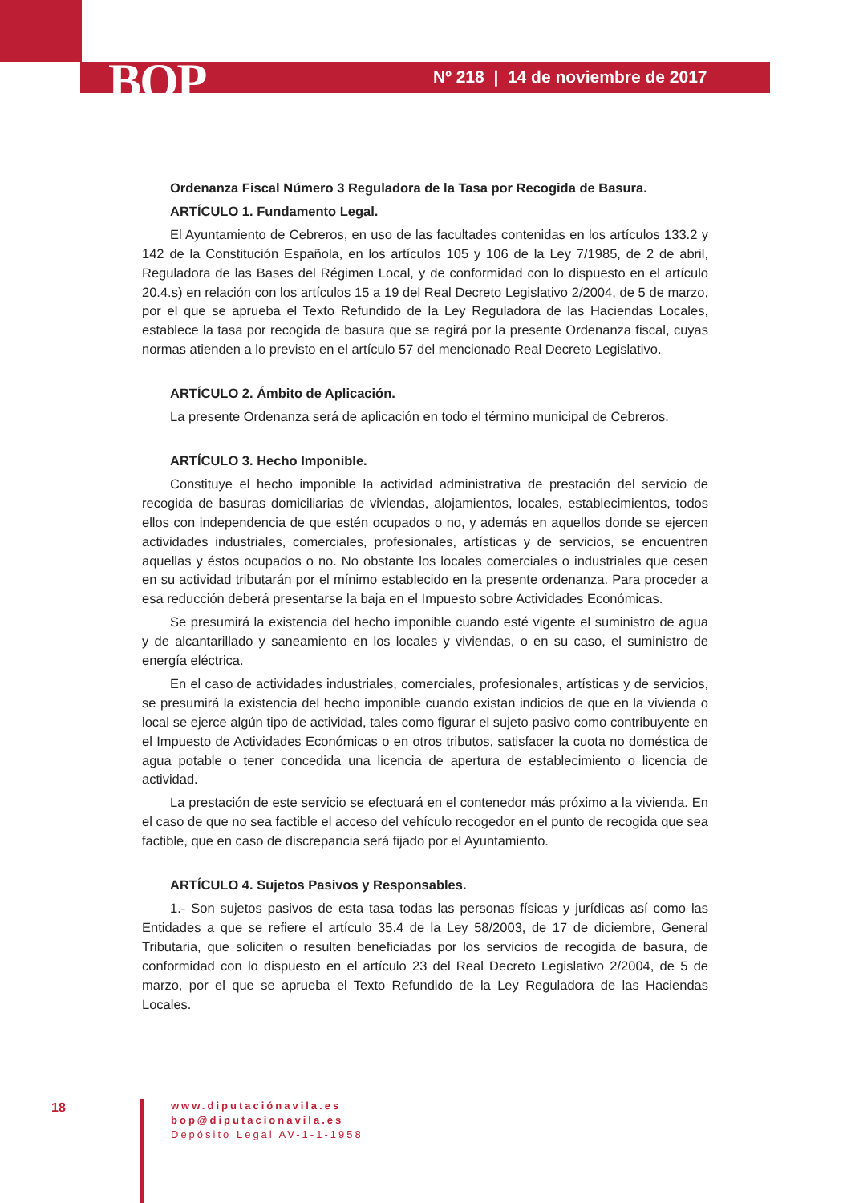BOP
Nº 218 | 14 de noviembre de 2017
Ordenanza Fiscal Número 3 Reguladora de la Tasa por Recogida de Basura.
ARTÍCULO 1. Fundamento Legal.
El Ayuntamiento de Cebreros, en uso de las facultades contenidas en los artículos 133.2 y 142 de la Constitución Española, en los artículos 105 y 106 de la Ley 7/1985, de 2 de abril, Reguladora de las Bases del Régimen Local, y de conformidad con lo dispuesto en el artículo 20.4.s) en relación con los artículos 15 a 19 del Real Decreto Legislativo 2/2004, de 5 de marzo, por el que se aprueba el Texto Refundido de la Ley Reguladora de las Haciendas Locales, establece la tasa por recogida de basura que se regirá por la presente Ordenanza fiscal, cuyas normas atienden a lo previsto en el artículo 57 del mencionado Real Decreto Legislativo.
ARTÍCULO 2. Ámbito de Aplicación.
La presente Ordenanza será de aplicación en todo el término municipal de Cebreros.
ARTÍCULO 3. Hecho Imponible.
Constituye el hecho imponible la actividad administrativa de prestación del servicio de recogida de basuras domiciliarias de viviendas, alojamientos, locales, establecimientos, todos ellos con independencia de que estén ocupados o no, y además en aquellos donde se ejercen actividades industriales, comerciales, profesionales, artísticas y de servicios, se encuentren aquellas y éstos ocupados o no. No obstante los locales comerciales o industriales que cesen en su actividad tributarán por el mínimo establecido en la presente ordenanza. Para proceder a esa reducción deberá presentarse la baja en el Impuesto sobre Actividades Económicas.
Se presumirá la existencia del hecho imponible cuando esté vigente el suministro de agua y de alcantarillado y saneamiento en los locales y viviendas, o en su caso, el suministro de energía eléctrica.
En el caso de actividades industriales, comerciales, profesionales, artísticas y de servicios, se presumirá la existencia del hecho imponible cuando existan indicios de que en la vivienda o local se ejerce algún tipo de actividad, tales como figurar el sujeto pasivo como contribuyente en el Impuesto de Actividades Económicas o en otros tributos, satisfacer la cuota no doméstica de agua potable o tener concedida una licencia de apertura de establecimiento o licencia de actividad.
La prestación de este servicio se efectuará en el contenedor más próximo a la vivienda. En el caso de que no sea factible el acceso del vehículo recogedor en el punto de recogida que sea factible, que en caso de discrepancia será fijado por el Ayuntamiento.
ARTÍCULO 4. Sujetos Pasivos y Responsables.
1.- Son sujetos pasivos de esta tasa todas las personas físicas y jurídicas así como las Entidades a que se refiere el artículo 35.4 de la Ley 58/2003, de 17 de diciembre, General Tributaria, que soliciten o resulten beneficiadas por los servicios de recogida de basura, de conformidad con lo dispuesto en el artículo 23 del Real Decreto Legislativo 2/2004, de 5 de marzo, por el que se aprueba el Texto Refundido de la Ley Reguladora de las Haciendas Locales.
18
www.diputaciónavila.es
bop@diputacionavila.es
Depósito Legal AV-1-1-1958